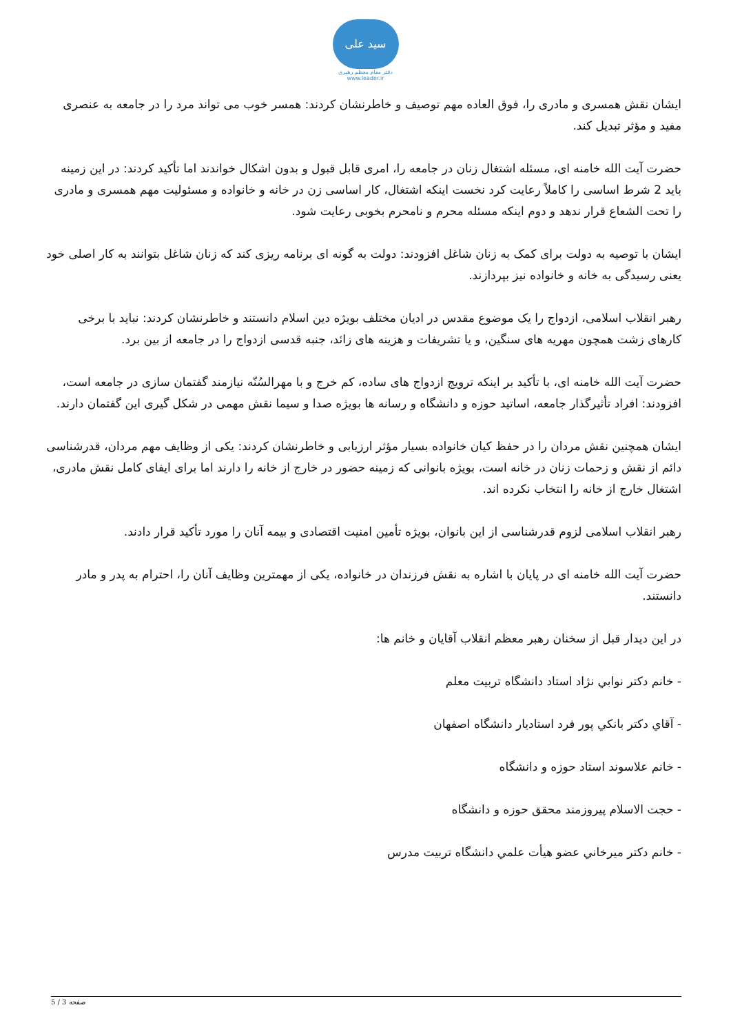سید علی
دفتر مقام معظم رهبری
www.leader.ir
ایشان نقش همسری و مادری را، فوق العاده مهم توصیف و خاطرنشان کردند: همسر خوب می تواند مرد را در جامعه به عنصری مفید و مؤثر تبدیل کند.
حضرت آیت الله خامنه ای، مسئله اشتغال زنان در جامعه را، امری قابل قبول و بدون اشکال خواندند اما تأکید کردند: در این زمینه باید 2 شرط اساسی را کاملاً رعایت کرد نخست اینکه اشتغال، کار اساسی زن در خانه و خانواده و مسئولیت مهم همسری و مادری را تحت الشعاع قرار ندهد و دوم اینکه مسئله محرم و نامحرم بخوبی رعایت شود.
ایشان با توصیه به دولت برای کمک به زنان شاغل افزودند: دولت به گونه ای برنامه ریزی کند که زنان شاغل بتوانند به کار اصلی خود یعنی رسیدگی به خانه و خانواده نیز بپردازند.
رهبر انقلاب اسلامی، ازدواج را یک موضوع مقدس در ادیان مختلف بویژه دین اسلام دانستند و خاطرنشان کردند: نباید با برخی کارهای زشت همچون مهریه های سنگین، و یا تشریفات و هزینه های زائد، جنبه قدسی ازدواج را در جامعه از بین برد.
حضرت آیت الله خامنه ای، با تأکید بر اینکه ترویج ازدواج های ساده، کم خرج و با مهرالسُنّه نیازمند گفتمان سازی در جامعه است، افزودند: افراد تأثیرگذار جامعه، اساتید حوزه و دانشگاه و رسانه ها بویژه صدا و سیما نقش مهمی در شکل گیری این گفتمان دارند.
ایشان همچنین نقش مردان را در حفظ کیان خانواده بسیار مؤثر ارزیابی و خاطرنشان کردند: یکی از وظایف مهم مردان، قدرشناسی دائم از نقش و زحمات زنان در خانه است، بویژه بانوانی که زمینه حضور در خارج از خانه را دارند اما برای ایفای کامل نقش مادری، اشتغال خارج از خانه را انتخاب نکرده اند.
رهبر انقلاب اسلامی لزوم قدرشناسی از این بانوان، بویژه تأمین امنیت اقتصادی و بیمه آنان را مورد تأکید قرار دادند.
حضرت آیت الله خامنه ای در پایان با اشاره به نقش فرزندان در خانواده، یکی از مهمترین وظایف آنان را، احترام به پدر و مادر دانستند.
در این دیدار قبل از سخنان رهبر معظم انقلاب آقایان و خانم ها:
- خانم دكتر نوابي نژاد استاد دانشگاه تربيت معلم
- آقاي دكتر بانكي پور فرد استاديار دانشگاه اصفهان
- خانم علاسوند استاد حوزه و دانشگاه
- حجت الاسلام پيروزمند محقق حوزه و دانشگاه
- خانم دكتر ميرخاني عضو هيأت علمي دانشگاه تربيت مدرس
صفحه 3 / 5